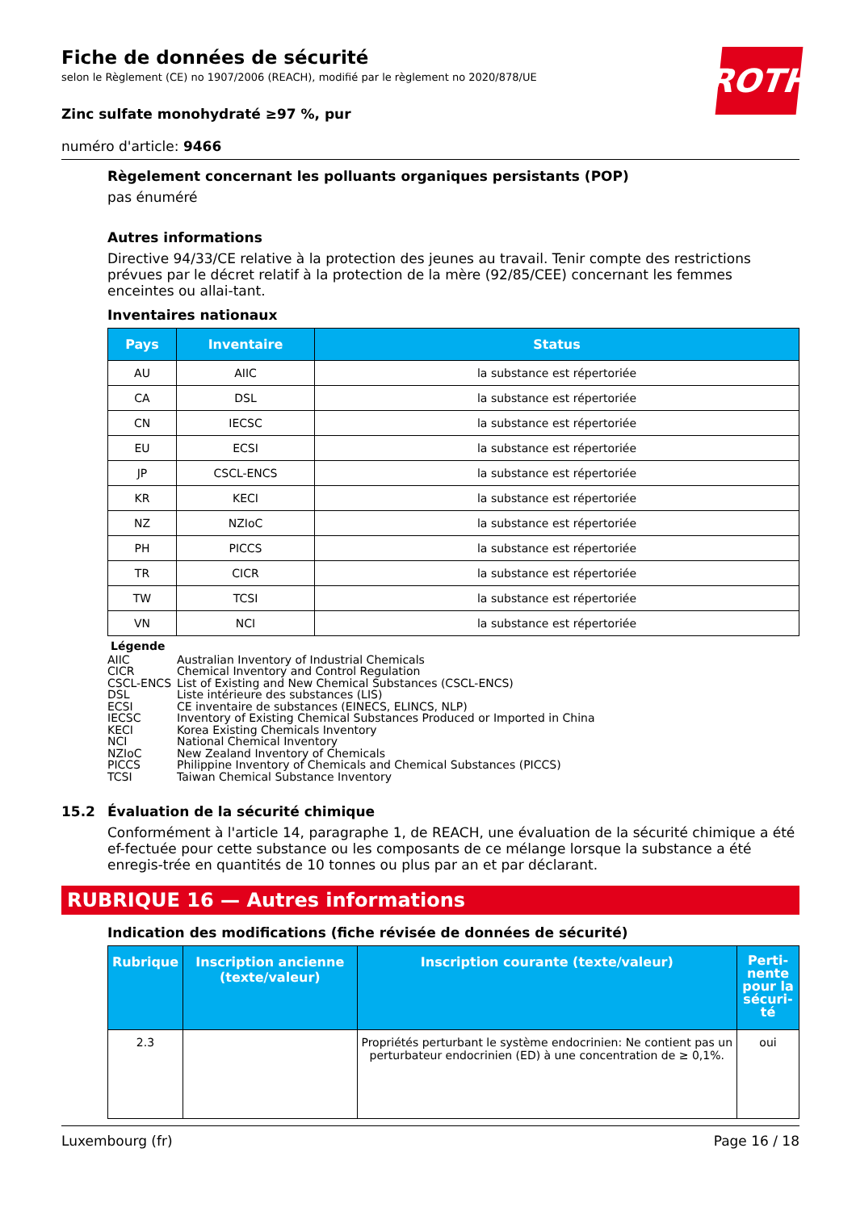ROTH
Fiche de données de sécurité
selon le Règlement (CE) no 1907/2006 (REACH), modifié par le règlement no 2020/878/UE
Zinc sulfate monohydraté ≥97 %, pur
numéro d'article: 9466
Règelement concernant les polluants organiques persistants (POP)
pas énuméré
Autres informations
Directive 94/33/CE relative à la protection des jeunes au travail. Tenir compte des restrictions prévues par le décret relatif à la protection de la mère (92/85/CEE) concernant les femmes enceintes ou allai-tant.
Inventaires nationaux
| Pays | Inventaire | Status |
| --- | --- | --- |
| AU | AIIC | la substance est répertoriée |
| CA | DSL | la substance est répertoriée |
| CN | IECSC | la substance est répertoriée |
| EU | ECSI | la substance est répertoriée |
| JP | CSCL-ENCS | la substance est répertoriée |
| KR | KECI | la substance est répertoriée |
| NZ | NZIoC | la substance est répertoriée |
| PH | PICCS | la substance est répertoriée |
| TR | CICR | la substance est répertoriée |
| TW | TCSI | la substance est répertoriée |
| VN | NCI | la substance est répertoriée |
Légende
AIIC Australian Inventory of Industrial Chemicals
CICR Chemical Inventory and Control Regulation
CSCL-ENCS List of Existing and New Chemical Substances (CSCL-ENCS)
DSL Liste intérieure des substances (LIS)
ECSI CE inventaire de substances (EINECS, ELINCS, NLP)
IECSC Inventory of Existing Chemical Substances Produced or Imported in China
KECI Korea Existing Chemicals Inventory
NCI National Chemical Inventory
NZIoC New Zealand Inventory of Chemicals
PICCS Philippine Inventory of Chemicals and Chemical Substances (PICCS)
TCSI Taiwan Chemical Substance Inventory
15.2 Évaluation de la sécurité chimique
Conformément à l'article 14, paragraphe 1, de REACH, une évaluation de la sécurité chimique a été ef-fectuée pour cette substance ou les composants de ce mélange lorsque la substance a été enregis-trée en quantités de 10 tonnes ou plus par an et par déclarant.
RUBRIQUE 16 — Autres informations
Indication des modifications (fiche révisée de données de sécurité)
| Rubrique | Inscription ancienne (texte/valeur) | Inscription courante (texte/valeur) | Perti-nente pour la sécuri-té |
| --- | --- | --- | --- |
| 2.3 | | Propriétés perturbant le système endocrinien: Ne contient pas un perturbateur endocrinien (ED) à une concentration de ≥ 0,1%. | oui |
Luxembourg (fr) Page 16 / 18